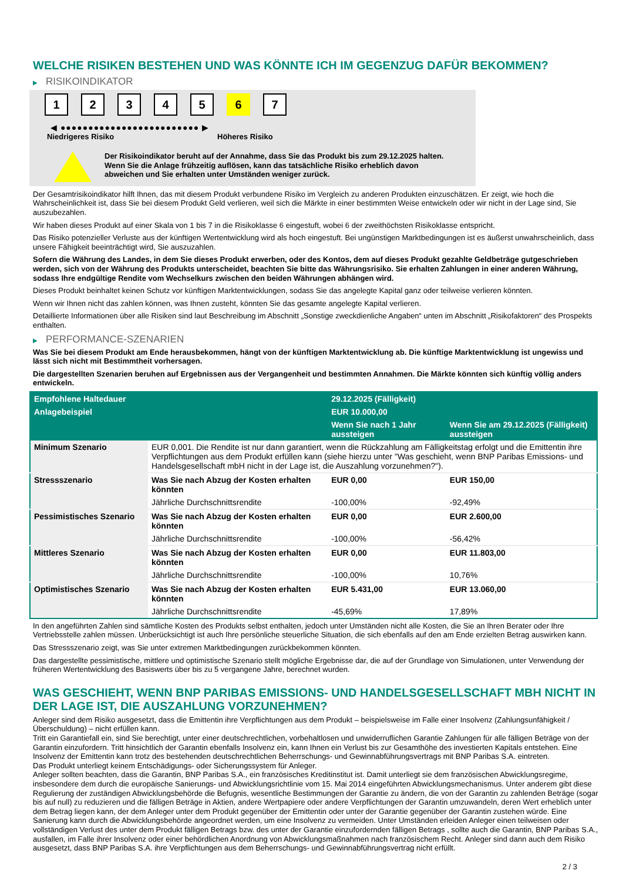WELCHE RISIKEN BESTEHEN UND WAS KÖNNTE ICH IM GEGENZUG DAFÜR BEKOMMEN?
▶ RISIKOINDIKATOR
1 2 3 4 5 6 7
◀ ●●●●●●●●●●●●●●●●●●●●●●●●● ▶
Niedrigeres Risiko Höheres Risiko
Der Risikoindikator beruht auf der Annahme, dass Sie das Produkt bis zum 29.12.2025 halten.
Wenn Sie die Anlage frühzeitig auflösen, kann das tatsächliche Risiko erheblich davon abweichen und Sie erhalten unter Umständen weniger zurück.
Der Gesamtrisikoindikator hilft Ihnen, das mit diesem Produkt verbundene Risiko im Vergleich zu anderen Produkten einzuschätzen. Er zeigt, wie hoch die Wahrscheinlichkeit ist, dass Sie bei diesem Produkt Geld verlieren, weil sich die Märkte in einer bestimmten Weise entwickeln oder wir nicht in der Lage sind, Sie auszubezahlen.
Wir haben dieses Produkt auf einer Skala von 1 bis 7 in die Risikoklasse 6 eingestuft, wobei 6 der zweithöchsten Risikoklasse entspricht.
Das Risiko potenzieller Verluste aus der künftigen Wertentwicklung wird als hoch eingestuft. Bei ungünstigen Marktbedingungen ist es äußerst unwahrscheinlich, dass unsere Fähigkeit beeinträchtigt wird, Sie auszuzahlen.
Sofern die Währung des Landes, in dem Sie dieses Produkt erwerben, oder des Kontos, dem auf dieses Produkt gezahlte Geldbeträge gutgeschrieben werden, sich von der Währung des Produkts unterscheidet, beachten Sie bitte das Währungsrisiko. Sie erhalten Zahlungen in einer anderen Währung, sodass Ihre endgültige Rendite vom Wechselkurs zwischen den beiden Währungen abhängen wird.
Dieses Produkt beinhaltet keinen Schutz vor künftigen Marktentwicklungen, sodass Sie das angelegte Kapital ganz oder teilweise verlieren könnten.
Wenn wir Ihnen nicht das zahlen können, was Ihnen zusteht, könnten Sie das gesamte angelegte Kapital verlieren.
Detaillierte Informationen über alle Risiken sind laut Beschreibung im Abschnitt „Sonstige zweckdienliche Angaben“ unten im Abschnitt „Risikofaktoren“ des Prospekts enthalten.
▶ PERFORMANCE-SZENARIEN
Was Sie bei diesem Produkt am Ende herausbekommen, hängt von der künftigen Marktentwicklung ab. Die künftige Marktentwicklung ist ungewiss und lässt sich nicht mit Bestimmtheit vorhersagen.
Die dargestellten Szenarien beruhen auf Ergebnissen aus der Vergangenheit und bestimmten Annahmen. Die Märkte könnten sich künftig völlig anders entwickeln.
| Empfohlene Haltedauer | | 29.12.2025 (Fälligkeit) | |
| --- | --- | --- | --- |
| Anlagebeispiel | | EUR 10.000,00 | |
| | | Wenn Sie nach 1 Jahr aussteigen | Wenn Sie am 29.12.2025 (Fälligkeit) aussteigen |
| Minimum Szenario | EUR 0,001. Die Rendite ist nur dann garantiert, wenn die Rückzahlung am Fälligkeitstag erfolgt und die Emittentin ihre Verpflichtungen aus dem Produkt erfüllen kann (siehe hierzu unter "Was geschieht, wenn BNP Paribas Emissions- und Handelsgesellschaft mbH nicht in der Lage ist, die Auszahlung vorzunehmen?"). | | |
| Stressszenario | Was Sie nach Abzug der Kosten erhalten könnten | EUR 0,00 | EUR 150,00 |
| | Jährliche Durchschnittsrendite | -100,00% | -92,49% |
| Pessimistisches Szenario | Was Sie nach Abzug der Kosten erhalten könnten | EUR 0,00 | EUR 2.600,00 |
| | Jährliche Durchschnittsrendite | -100,00% | -56,42% |
| Mittleres Szenario | Was Sie nach Abzug der Kosten erhalten könnten | EUR 0,00 | EUR 11.803,00 |
| | Jährliche Durchschnittsrendite | -100,00% | 10,76% |
| Optimistisches Szenario | Was Sie nach Abzug der Kosten erhalten könnten | EUR 5.431,00 | EUR 13.060,00 |
| | Jährliche Durchschnittsrendite | -45,69% | 17,89% |
In den angeführten Zahlen sind sämtliche Kosten des Produkts selbst enthalten, jedoch unter Umständen nicht alle Kosten, die Sie an Ihren Berater oder Ihre Vertriebsstelle zahlen müssen. Unberücksichtigt ist auch Ihre persönliche steuerliche Situation, die sich ebenfalls auf den am Ende erzielten Betrag auswirken kann.
Das Stressszenario zeigt, was Sie unter extremen Marktbedingungen zurückbekommen könnten.
Das dargestellte pessimistische, mittlere und optimistische Szenario stellt mögliche Ergebnisse dar, die auf der Grundlage von Simulationen, unter Verwendung der früheren Wertentwicklung des Basiswerts über bis zu 5 vergangene Jahre, berechnet wurden.
WAS GESCHIEHT, WENN BNP PARIBAS EMISSIONS- UND HANDELSGESELLSCHAFT MBH NICHT IN DER LAGE IST, DIE AUSZAHLUNG VORZUNEHMEN?
Anleger sind dem Risiko ausgesetzt, dass die Emittentin ihre Verpflichtungen aus dem Produkt – beispielsweise im Falle einer Insolvenz (Zahlungsunfähigkeit / Überschuldung) – nicht erfüllen kann.
Tritt ein Garantiefall ein, sind Sie berechtigt, unter einer deutschrechtlichen, vorbehaltlosen und unwiderruflichen Garantie Zahlungen für alle fälligen Beträge von der Garantin einzufordern. Tritt hinsichtlich der Garantin ebenfalls Insolvenz ein, kann Ihnen ein Verlust bis zur Gesamthöhe des investierten Kapitals entstehen. Eine Insolvenz der Emittentin kann trotz des bestehenden deutschrechtlichen Beherrschungs- und Gewinnabführungsvertrags mit BNP Paribas S.A. eintreten.
Das Produkt unterliegt keinem Entschädigungs- oder Sicherungssystem für Anleger.
Anleger sollten beachten, dass die Garantin, BNP Paribas S.A., ein französisches Kreditinstitut ist. Damit unterliegt sie dem französischen Abwicklungsregime, insbesondere dem durch die europäische Sanierungs- und Abwicklungsrichtlinie vom 15. Mai 2014 eingeführten Abwicklungsmechanismus. Unter anderem gibt diese Regulierung der zuständigen Abwicklungsbehörde die Befugnis, wesentliche Bestimmungen der Garantie zu ändern, die von der Garantin zu zahlenden Beträge (sogar bis auf null) zu reduzieren und die fälligen Beträge in Aktien, andere Wertpapiere oder andere Verpflichtungen der Garantin umzuwandeln, deren Wert erheblich unter dem Betrag liegen kann, der dem Anleger unter dem Produkt gegenüber der Emittentin oder unter der Garantie gegenüber der Garantin zustehen würde. Eine Sanierung kann durch die Abwicklungsbehörde angeordnet werden, um eine Insolvenz zu vermeiden. Unter Umständen erleiden Anleger einen teilweisen oder vollständigen Verlust des unter dem Produkt fälligen Betrags bzw. des unter der Garantie einzufordernden fälligen Betrags , sollte auch die Garantin, BNP Paribas S.A., ausfallen, im Falle ihrer Insolvenz oder einer behördlichen Anordnung von Abwicklungsmaßnahmen nach französischem Recht. Anleger sind dann auch dem Risiko ausgesetzt, dass BNP Paribas S.A. ihre Verpflichtungen aus dem Beherrschungs- und Gewinnabführungsvertrag nicht erfüllt.
2 / 3